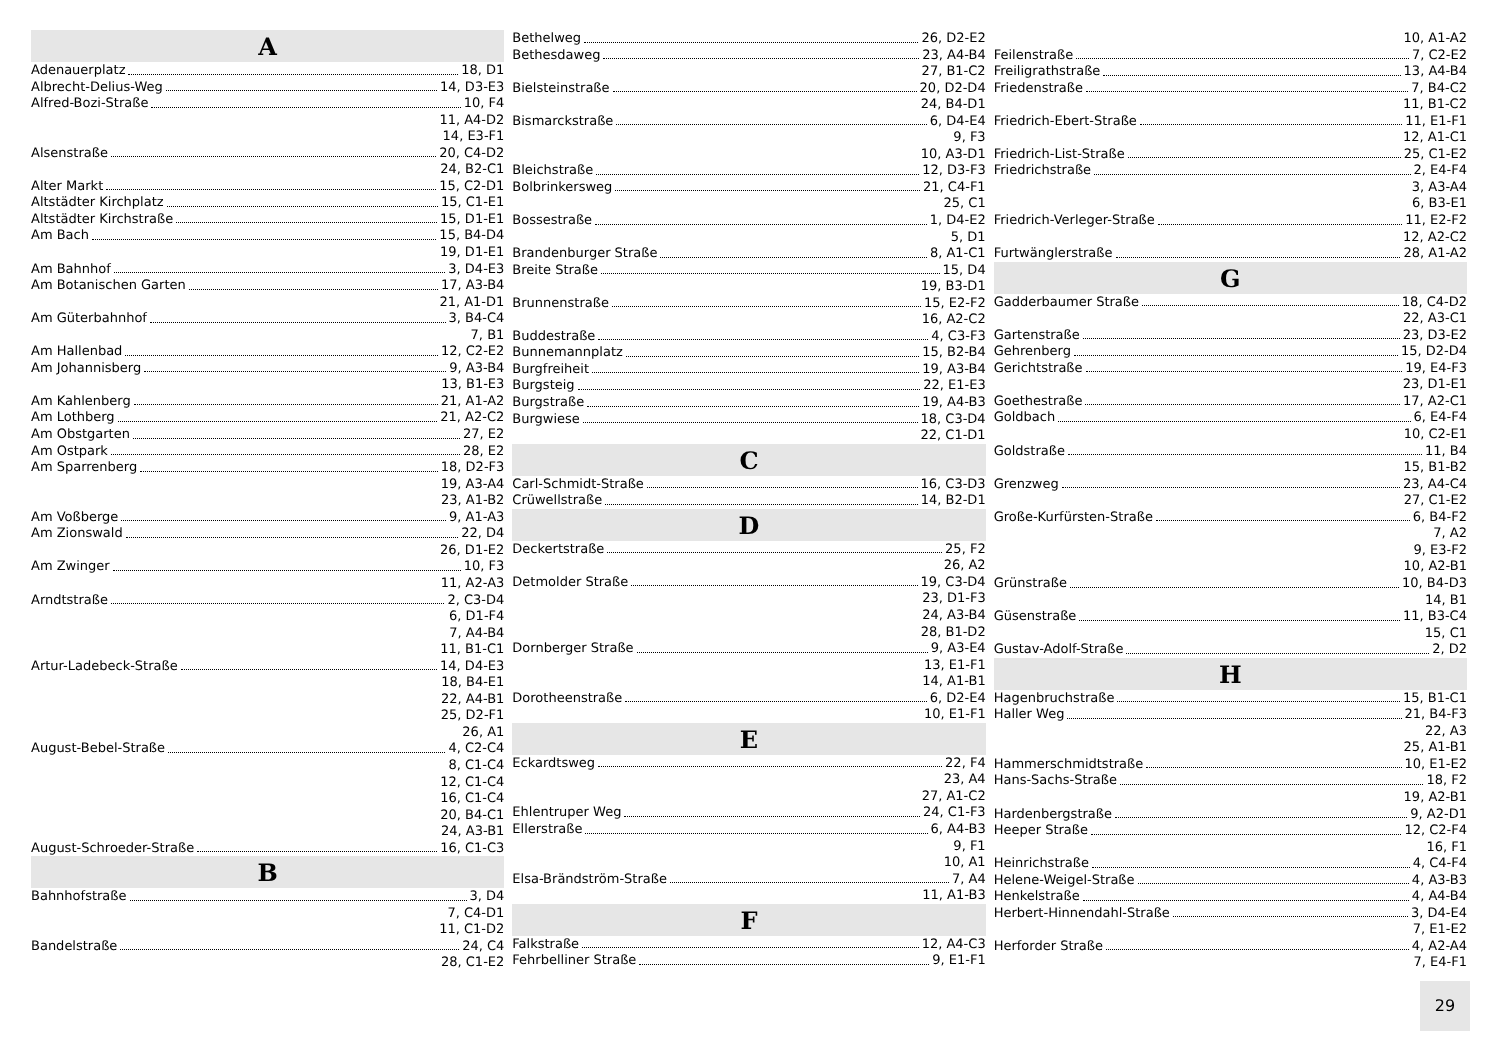A
Adenauerplatz 18, D1
Albrecht-Delius-Weg 14, D3-E3
Alfred-Bozi-Straße 10, F4
11, A4-D2
14, E3-F1
Alsenstraße 20, C4-D2
24, B2-C1
Alter Markt 15, C2-D1
Altstädter Kirchplatz 15, C1-E1
Altstädter Kirchstraße 15, D1-E1
Am Bach 15, B4-D4
19, D1-E1
Am Bahnhof 3, D4-E3
Am Botanischen Garten 17, A3-B4
21, A1-D1
Am Güterbahnhof 3, B4-C4
7, B1
Am Hallenbad 12, C2-E2
Am Johannisberg 9, A3-B4
13, B1-E3
Am Kahlenberg 21, A1-A2
Am Lothberg 21, A2-C2
Am Obstgarten 27, E2
Am Ostpark 28, E2
Am Sparrenberg 18, D2-F3
19, A3-A4
23, A1-B2
Am Voßberge 9, A1-A3
Am Zionswald 22, D4
26, D1-E2
Am Zwinger 10, F3
11, A2-A3
Arndtstraße 2, C3-D4
6, D1-F4
7, A4-B4
11, B1-C1
Artur-Ladebeck-Straße 14, D4-E3
18, B4-E1
22, A4-B1
25, D2-F1
26, A1
August-Bebel-Straße 4, C2-C4
8, C1-C4
12, C1-C4
16, C1-C4
20, B4-C1
24, A3-B1
August-Schroeder-Straße 16, C1-C3
B
Bahnhofstraße 3, D4
7, C4-D1
11, C1-D2
Bandelstraße 24, C4
28, C1-E2
Bethelweg 26, D2-E2
Bethesdaweg 23, A4-B4
27, B1-C2
Bielsteinstraße 20, D2-D4
24, B4-D1
Bismarckstraße 6, D4-E4
9, F3
10, A3-D1
Bleichstraße 12, D3-F3
Bolbrinkersweg 21, C4-F1
25, C1
Bossestraße 1, D4-E2
5, D1
Brandenburger Straße 8, A1-C1
Breite Straße 15, D4
19, B3-D1
Brunnenstraße 15, E2-F2
16, A2-C2
Buddestraße 4, C3-F3
Bunnemannplatz 15, B2-B4
Burgfreiheit 19, A3-B4
Burgsteig 22, E1-E3
Burgstraße 19, A4-B3
Burgwiese 18, C3-D4
22, C1-D1
C
Carl-Schmidt-Straße 16, C3-D3
Crüwellstraße 14, B2-D1
D
Deckertstraße 25, F2
26, A2
Detmolder Straße 19, C3-D4
23, D1-F3
24, A3-B4
28, B1-D2
Dornberger Straße 9, A3-E4
13, E1-F1
14, A1-B1
Dorotheenstraße 6, D2-E4
10, E1-F1
E
Eckardtsweg 22, F4
23, A4
27, A1-C2
Ehlentruper Weg 24, C1-F3
Ellerstraße 6, A4-B3
9, F1
10, A1
Elsa-Brändström-Straße 7, A4
11, A1-B3
F
Falkstraße 12, A4-C3
Fehrbelliner Straße 9, E1-F1
10, A1-A2
Feilenstraße 7, C2-E2
Freiligrathstraße 13, A4-B4
Friedenstraße 7, B4-C2
11, B1-C2
Friedrich-Ebert-Straße 11, E1-F1
12, A1-C1
Friedrich-List-Straße 25, C1-E2
Friedrichstraße 2, E4-F4
3, A3-A4
6, B3-E1
Friedrich-Verleger-Straße 11, E2-F2
12, A2-C2
Furtwänglerstraße 28, A1-A2
G
Gadderbaumer Straße 18, C4-D2
22, A3-C1
Gartenstraße 23, D3-E2
Gehrenberg 15, D2-D4
Gerichtstraße 19, E4-F3
23, D1-E1
Goethestraße 17, A2-C1
Goldbach 6, E4-F4
10, C2-E1
Goldstraße 11, B4
15, B1-B2
Grenzweg 23, A4-C4
27, C1-E2
Große-Kurfürsten-Straße 6, B4-F2
7, A2
9, E3-F2
10, A2-B1
Grünstraße 10, B4-D3
14, B1
Güsenstraße 11, B3-C4
15, C1
Gustav-Adolf-Straße 2, D2
H
Hagenbruchstraße 15, B1-C1
Haller Weg 21, B4-F3
22, A3
25, A1-B1
Hammerschmidtstraße 10, E1-E2
Hans-Sachs-Straße 18, F2
19, A2-B1
Hardenbergstraße 9, A2-D1
Heeper Straße 12, C2-F4
16, F1
Heinrichstraße 4, C4-F4
Helene-Weigel-Straße 4, A3-B3
Henkelstraße 4, A4-B4
Herbert-Hinnendahl-Straße 3, D4-E4
7, E1-E2
Herforder Straße 4, A2-A4
7, E4-F1
29